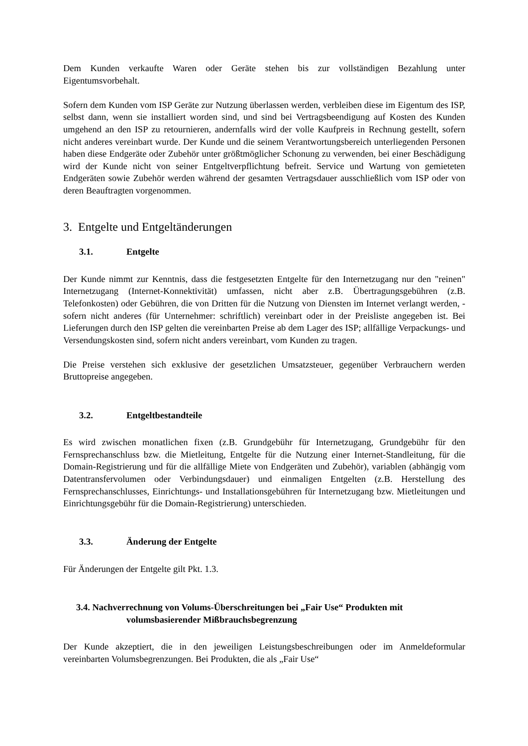Dem Kunden verkaufte Waren oder Geräte stehen bis zur vollständigen Bezahlung unter Eigentumsvorbehalt.
Sofern dem Kunden vom ISP Geräte zur Nutzung überlassen werden, verbleiben diese im Eigentum des ISP, selbst dann, wenn sie installiert worden sind, und sind bei Vertragsbeendigung auf Kosten des Kunden umgehend an den ISP zu retournieren, andernfalls wird der volle Kaufpreis in Rechnung gestellt, sofern nicht anderes vereinbart wurde. Der Kunde und die seinem Verantwortungsbereich unterliegenden Personen haben diese Endgeräte oder Zubehör unter größtmöglicher Schonung zu verwenden, bei einer Beschädigung wird der Kunde nicht von seiner Entgeltverpflichtung befreit. Service und Wartung von gemieteten Endgeräten sowie Zubehör werden während der gesamten Vertragsdauer ausschließlich vom ISP oder von deren Beauftragten vorgenommen.
3. Entgelte und Entgeltänderungen
3.1. Entgelte
Der Kunde nimmt zur Kenntnis, dass die festgesetzten Entgelte für den Internetzugang nur den "reinen" Internetzugang (Internet-Konnektivität) umfassen, nicht aber z.B. Übertragungsgebühren (z.B. Telefonkosten) oder Gebühren, die von Dritten für die Nutzung von Diensten im Internet verlangt werden, - sofern nicht anderes (für Unternehmer: schriftlich) vereinbart oder in der Preisliste angegeben ist. Bei Lieferungen durch den ISP gelten die vereinbarten Preise ab dem Lager des ISP; allfällige Verpackungs- und Versendungskosten sind, sofern nicht anders vereinbart, vom Kunden zu tragen.
Die Preise verstehen sich exklusive der gesetzlichen Umsatzsteuer, gegenüber Verbrauchern werden Bruttopreise angegeben.
3.2. Entgeltbestandteile
Es wird zwischen monatlichen fixen (z.B. Grundgebühr für Internetzugang, Grundgebühr für den Fernsprechanschluss bzw. die Mietleitung, Entgelte für die Nutzung einer Internet-Standleitung, für die Domain-Registrierung und für die allfällige Miete von Endgeräten und Zubehör), variablen (abhängig vom Datentransfervolumen oder Verbindungsdauer) und einmaligen Entgelten (z.B. Herstellung des Fernsprechanschlusses, Einrichtungs- und Installationsgebühren für Internetzugang bzw. Mietleitungen und Einrichtungsgebühr für die Domain-Registrierung) unterschieden.
3.3. Änderung der Entgelte
Für Änderungen der Entgelte gilt Pkt. 1.3.
3.4. Nachverrechnung von Volums-Überschreitungen bei „Fair Use“ Produkten mit
volumsbasierender Mißbrauchsbegrenzung
Der Kunde akzeptiert, die in den jeweiligen Leistungsbeschreibungen oder im Anmeldeformular vereinbarten Volumsbegrenzungen. Bei Produkten, die als „Fair Use“